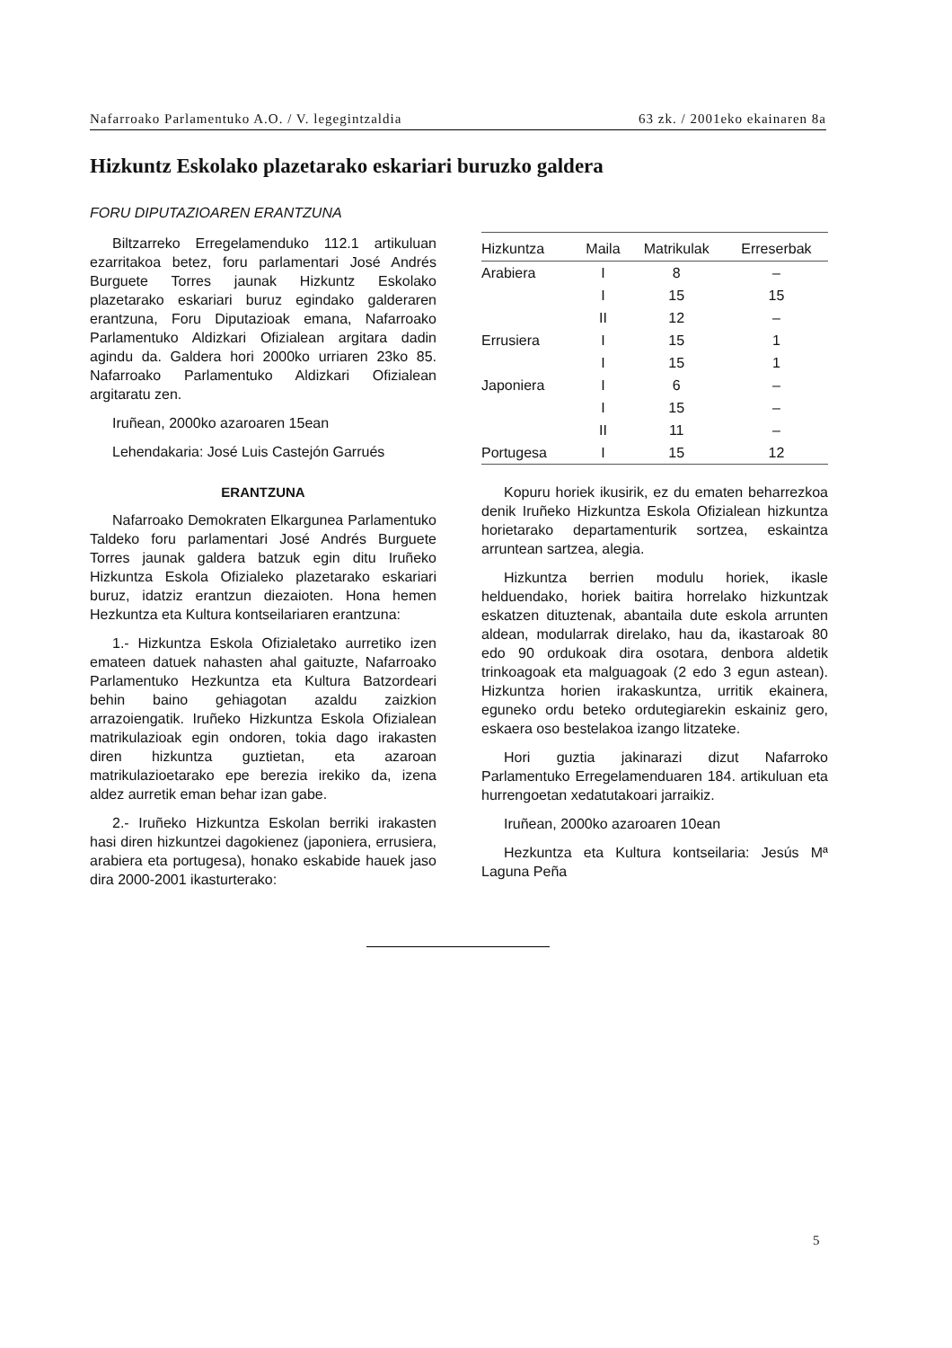Nafarroako Parlamentuko A.O. / V. legegintzaldia 63 zk. / 2001eko ekainaren 8a
Hizkuntz Eskolako plazetarako eskariari buruzko galdera
FORU DIPUTAZIOAREN ERANTZUNA
Biltzarreko Erregelamenduko 112.1 artikuluan ezarritakoa betez, foru parlamentari José Andrés Burguete Torres jaunak Hizkuntz Eskolako plazetarako eskariari buruz egindako galderaren erantzuna, Foru Diputazioak emana, Nafarroako Parlamentuko Aldizkari Ofizialean argitara dadin agindu da. Galdera hori 2000ko urriaren 23ko 85. Nafarroako Parlamentuko Aldizkari Ofizialean argitaratu zen.
Iruñean, 2000ko azaroaren 15ean
Lehendakaria: José Luis Castejón Garrués
ERANTZUNA
Nafarroako Demokraten Elkargunea Parlamentuko Taldeko foru parlamentari José Andrés Burguete Torres jaunak galdera batzuk egin ditu Iruñeko Hizkuntza Eskola Ofizialeko plazetarako eskariari buruz, idatziz erantzun diezaioten. Hona hemen Hezkuntza eta Kultura kontseilariaren erantzuna:
1.- Hizkuntza Eskola Ofizialetako aurretiko izen emateen datuek nahasten ahal gaituzte, Nafarroako Parlamentuko Hezkuntza eta Kultura Batzordeari behin baino gehiagotan azaldu zaizkion arrazoiengatik. Iruñeko Hizkuntza Eskola Ofizialean matrikulazioak egin ondoren, tokia dago irakasten diren hizkuntza guztietan, eta azaroan matrikulazioetarako epe berezia irekiko da, izena aldez aurretik eman behar izan gabe.
2.- Iruñeko Hizkuntza Eskolan berriki irakasten hasi diren hizkuntzei dagokienez (japoniera, errusiera, arabiera eta portugesa), honako eskabide hauek jaso dira 2000-2001 ikasturterako:
| Hizkuntza | Maila | Matrikulak | Erreserbak |
| --- | --- | --- | --- |
| Arabiera | I | 8 | – |
| | I | 15 | 15 |
| | II | 12 | – |
| Errusiera | I | 15 | 1 |
| | I | 15 | 1 |
| Japoniera | I | 6 | – |
| | I | 15 | – |
| | II | 11 | – |
| Portugesa | I | 15 | 12 |
Kopuru horiek ikusirik, ez du ematen beharrezkoa denik Iruñeko Hizkuntza Eskola Ofizialean hizkuntza horietarako departamenturik sortzea, eskaintza arruntean sartzea, alegia.
Hizkuntza berrien modulu horiek, ikasle helduendako, horiek baitira horrelako hizkuntzak eskatzen dituztenak, abantaila dute eskola arrunten aldean, modularrak direlako, hau da, ikastaroak 80 edo 90 ordukoak dira osotara, denbora aldetik trinkoagoak eta malguagoak (2 edo 3 egun astean). Hizkuntza horien irakaskuntza, urritik ekainera, eguneko ordu beteko ordutegiarekin eskainiz gero, eskaera oso bestelakoa izango litzateke.
Hori guztia jakinarazi dizut Nafarroko Parlamentuko Erregelamenduaren 184. artikuluan eta hurrengoetan xedatutakoari jarraikiz.
Iruñean, 2000ko azaroaren 10ean
Hezkuntza eta Kultura kontseilaria: Jesús Mª Laguna Peña
5